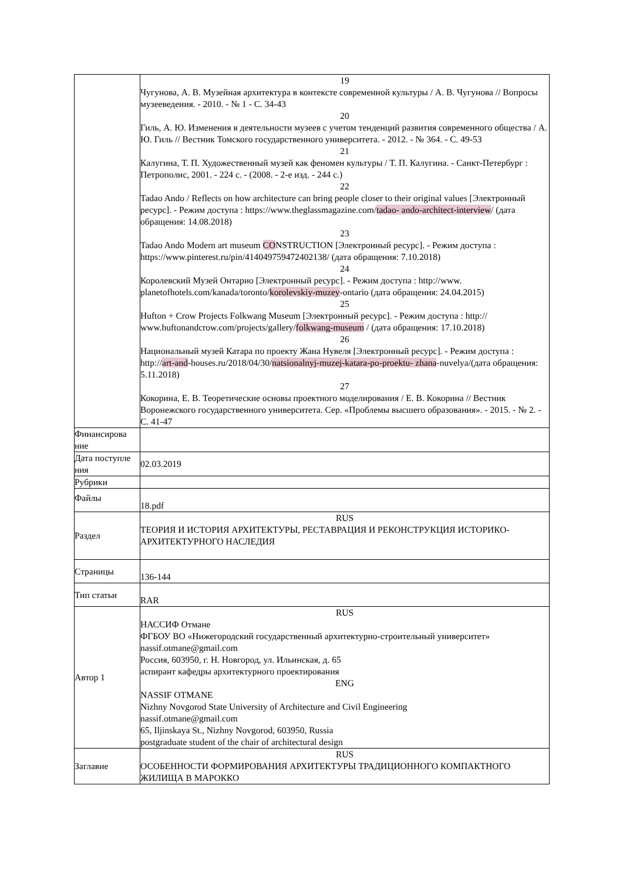| | 19 Чугунова, А. В. Музейная архитектура в контексте современной культуры / А. В. Чугунова // Вопросы музееведения. - 2010. - № 1 - С. 34-43 20 Гиль, А. Ю. Изменения в деятельности музеев с учетом тенденций развития современного общества / А. Ю. Гиль // Вестник Томского государственного университета. - 2012. - № 364. - С. 49-53 21 Калугина, Т. П. Художественный музей как феномен культуры / Т. П. Калугина. - Санкт-Петербург : Петрополис, 2001. - 224 с. - (2008. - 2-е изд. - 244 с.) 22 Tadao Ando / Reflects on how architecture can bring people closer to their original values [Электронный ресурс]. - Режим доступа : https://www.theglassmagazine.com/ tadao- ando-architect-interview / (дата обращения: 14.08.2018) 23 Tadao Ando Modern art museum CO NSTRUCTION [Электронный ресурс]. - Режим доступа : https://www.pinterest.ru/pin/414049759472402138/ (дата обращения: 7.10.2018) 24 Королевский Музей Онтарио [Электронный ресурс]. - Режим доступа : http://www. planetofhotels.com/kanada/toronto/ korolevskiy-muzey -ontario (дата обращения: 24.04.2015) 25 Hufton + Crow Projects Folkwang Museum [Электронный ресурс]. - Режим доступа : http:// www.huftonandcrow.com/projects/gallery/ folkwang-museum / (дата обращения: 17.10.2018) 26 Национальный музей Катара по проекту Жана Нувеля [Электронный ресурс]. - Режим доступа : http:// art-and -houses.ru/2018/04/30/ natsionalnyj-muzej-katara-po-proektu- zhana -nuvelya/(дата обращения: 5.11.2018) 27 Кокорина, Е. В. Теоретические основы проектного моделирования / Е. В. Кокорина // Вестник Воронежского государственного университета. Сер. «Проблемы высшего образования». - 2015. - № 2. - С. 41-47 |
| Финансирова ние | |
| Дата поступле ния | 02.03.2019 |
| Рубрики | |
| Файлы | 18.pdf |
| Раздел | RUS ТЕОРИЯ И ИСТОРИЯ АРХИТЕКТУРЫ, РЕСТАВРАЦИЯ И РЕКОНСТРУКЦИЯ ИСТОРИКО-АРХИТЕКТУРНОГО НАСЛЕДИЯ |
| Страницы | 136-144 |
| Тип статьи | RAR |
| Автор 1 | RUS НАССИФ Отмане ФГБОУ ВО «Нижегородский государственный архитектурно-строительный университет» nassif.otmane@gmail.com Россия, 603950, г. Н. Новгород, ул. Ильинская, д. 65 аспирант кафедры архитектурного проектирования ENG NASSIF OTMANE Nizhny Novgorod State University of Architecture and Civil Engineering nassif.otmane@gmail.com 65, Iljinskaya St., Nizhny Novgorod, 603950, Russia postgraduate student of the chair of architectural design |
| Заглавие | RUS ОСОБЕННОСТИ ФОРМИРОВАНИЯ АРХИТЕКТУРЫ ТРАДИЦИОННОГО КОМПАКТНОГО ЖИЛИЩА В МАРОККО |